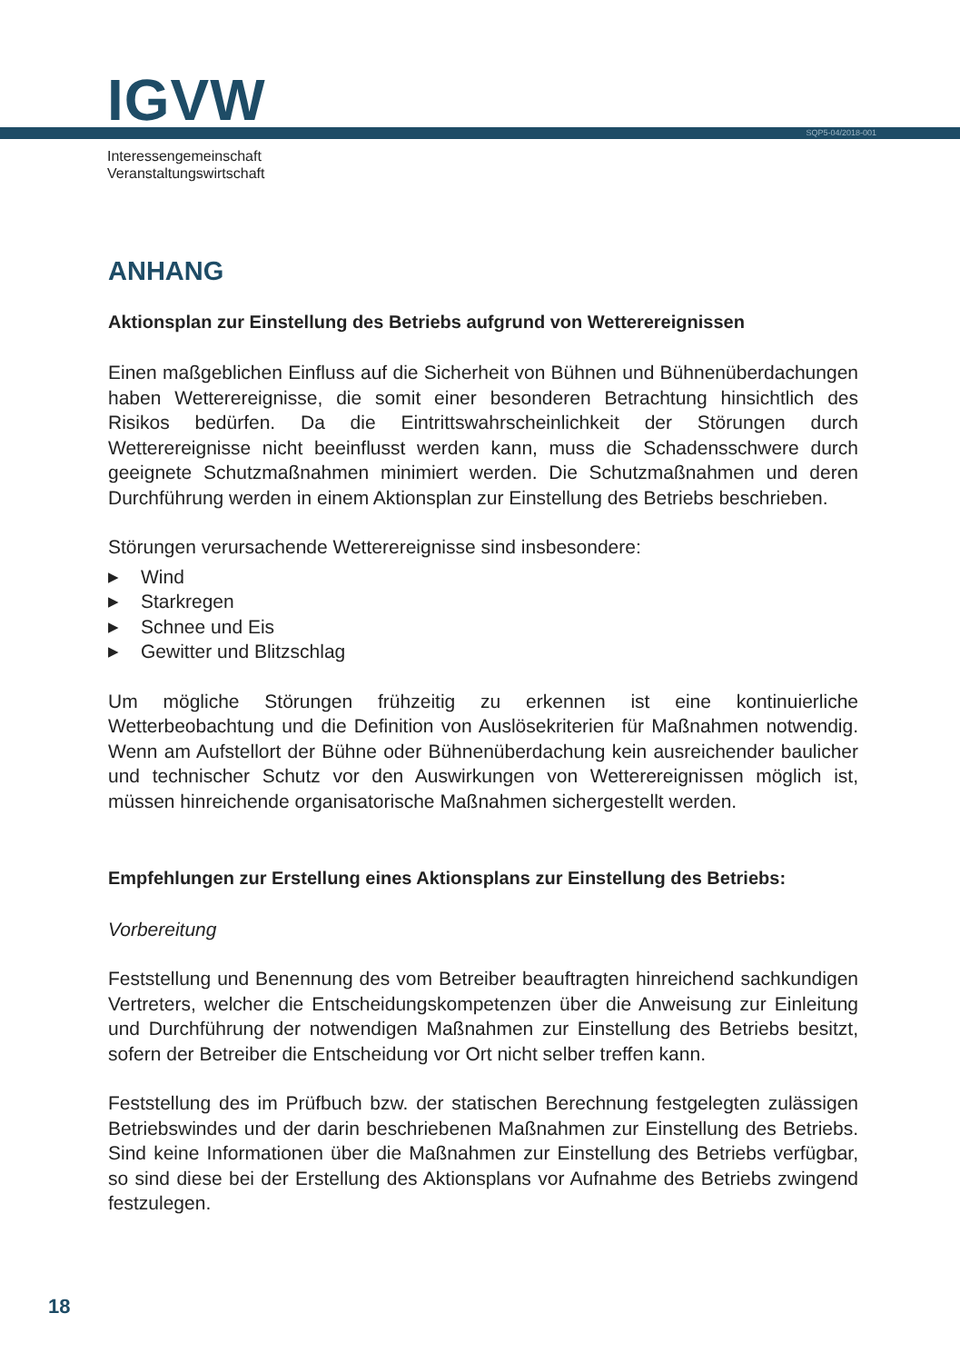IGVW SQP5-04/2018-001
Interessengemeinschaft
Veranstaltungswirtschaft
ANHANG
Aktionsplan zur Einstellung des Betriebs aufgrund von Wetterereignissen
Einen maßgeblichen Einfluss auf die Sicherheit von Bühnen und Bühnenüberdachungen haben Wetterereignisse, die somit einer besonderen Betrachtung hinsichtlich des Risikos bedürfen. Da die Eintrittswahrscheinlichkeit der Störungen durch Wetterereignisse nicht beeinflusst werden kann, muss die Schadensschwere durch geeignete Schutzmaßnahmen minimiert werden. Die Schutzmaßnahmen und deren Durchführung werden in einem Aktionsplan zur Einstellung des Betriebs beschrieben.
Störungen verursachende Wetterereignisse sind insbesondere:
▶ Wind
▶ Starkregen
▶ Schnee und Eis
▶ Gewitter und Blitzschlag
Um mögliche Störungen frühzeitig zu erkennen ist eine kontinuierliche Wetterbeobachtung und die Definition von Auslösekriterien für Maßnahmen notwendig. Wenn am Aufstellort der Bühne oder Bühnenüberdachung kein ausreichender baulicher und technischer Schutz vor den Auswirkungen von Wetterereignissen möglich ist, müssen hinreichende organisatorische Maßnahmen sichergestellt werden.
Empfehlungen zur Erstellung eines Aktionsplans zur Einstellung des Betriebs:
Vorbereitung
Feststellung und Benennung des vom Betreiber beauftragten hinreichend sachkundigen Vertreters, welcher die Entscheidungskompetenzen über die Anweisung zur Einleitung und Durchführung der notwendigen Maßnahmen zur Einstellung des Betriebs besitzt, sofern der Betreiber die Entscheidung vor Ort nicht selber treffen kann.
Feststellung des im Prüfbuch bzw. der statischen Berechnung festgelegten zulässigen Betriebswindes und der darin beschriebenen Maßnahmen zur Einstellung des Betriebs. Sind keine Informationen über die Maßnahmen zur Einstellung des Betriebs verfügbar, so sind diese bei der Erstellung des Aktionsplans vor Aufnahme des Betriebs zwingend festzulegen.
18